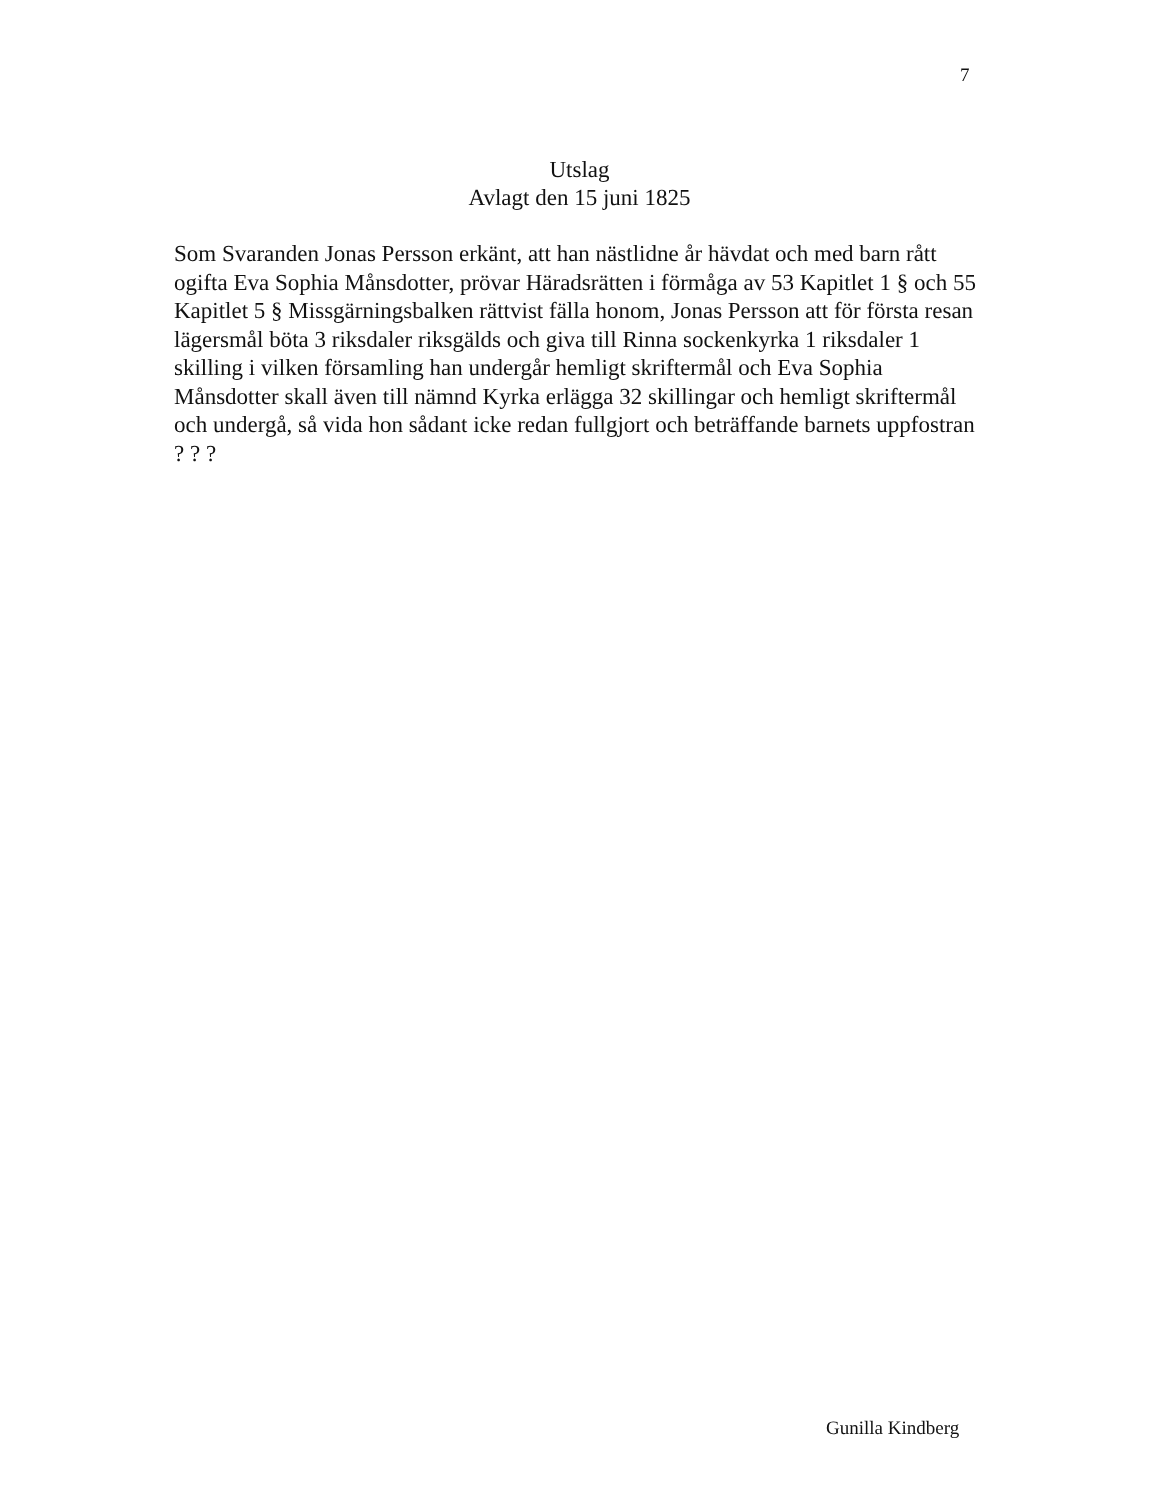7
Utslag
Avlagt den 15 juni 1825
Som Svaranden Jonas Persson erkänt, att han nästlidne år hävdat och med barn rått ogifta Eva Sophia Månsdotter, prövar Häradsrätten i förmåga av 53 Kapitlet 1 § och 55 Kapitlet 5 § Missgärningsbalken rättvist fälla honom, Jonas Persson att för första resan lägersmål böta 3 riksdaler riksgälds och giva till Rinna sockenkyrka 1 riksdaler 1 skilling i vilken församling han undergår hemligt skriftermål och Eva Sophia Månsdotter skall även till nämnd Kyrka erlägga 32 skillingar och hemligt skriftermål och undergå, så vida hon sådant icke redan fullgjort och beträffande barnets uppfostran ? ? ?
Gunilla Kindberg